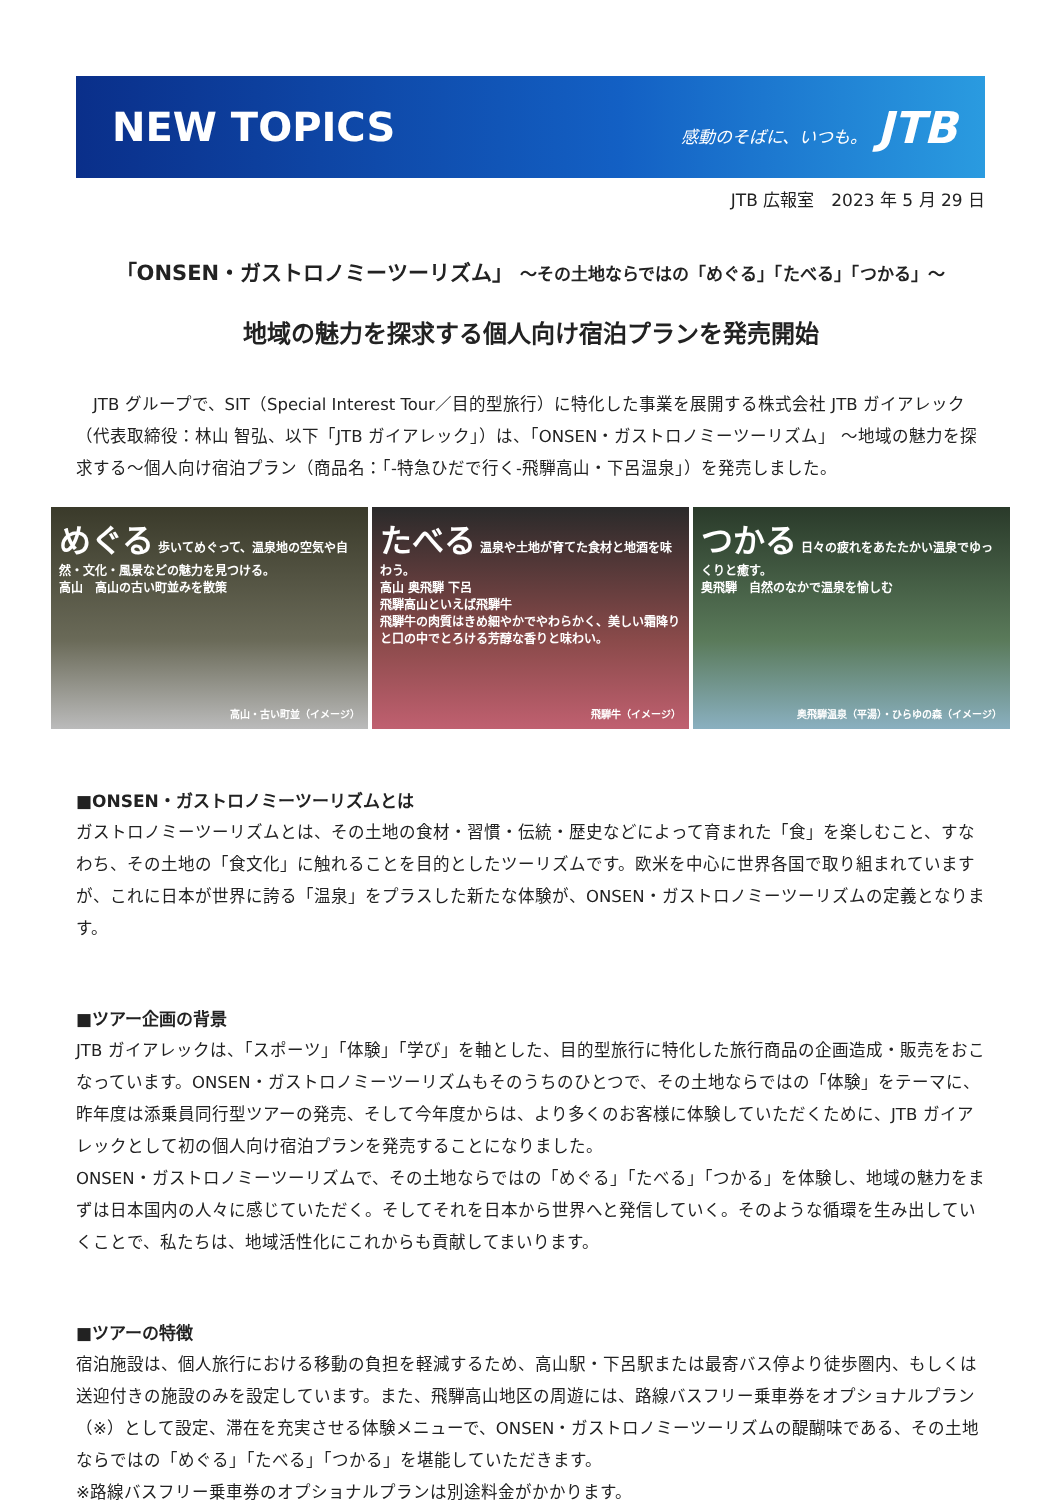NEW TOPICS
感動のそばに、いつも。 JTB
JTB 広報室　2023 年 5 月 29 日
「ONSEN・ガストロノミーツーリズム」 ～その土地ならではの「めぐる」「たべる」「つかる」～
地域の魅力を探求する個人向け宿泊プランを発売開始
　JTB グループで、SIT（Special Interest Tour／目的型旅行）に特化した事業を展開する株式会社 JTB ガイアレック（代表取締役：林山 智弘、以下「JTB ガイアレック」）は、「ONSEN・ガストロノミーツーリズム」 ～地域の魅力を探求する～個人向け宿泊プラン（商品名：「-特急ひだで行く-飛騨高山・下呂温泉」）を発売しました。
めぐる 歩いてめぐって、温泉地の空気や自然・文化・風景などの魅力を見つける。
高山　高山の古い町並みを散策
高山・古い町並（イメージ）
たべる 温泉や土地が育てた食材と地酒を味わう。
高山 奥飛騨 下呂
飛騨高山といえば飛騨牛
飛騨牛の肉質はきめ細やかでやわらかく、美しい霜降りと口の中でとろける芳醇な香りと味わい。
飛騨牛（イメージ）
つかる 日々の疲れをあたたかい温泉でゆっくりと癒す。
奥飛騨　自然のなかで温泉を愉しむ
奥飛騨温泉（平湯）・ひらゆの森（イメージ）
■ONSEN・ガストロノミーツーリズムとは
ガストロノミーツーリズムとは、その土地の食材・習慣・伝統・歴史などによって育まれた「食」を楽しむこと、すなわち、その土地の「食文化」に触れることを目的としたツーリズムです。欧米を中心に世界各国で取り組まれていますが、これに日本が世界に誇る「温泉」をプラスした新たな体験が、ONSEN・ガストロノミーツーリズムの定義となります。
■ツアー企画の背景
JTB ガイアレックは、「スポーツ」「体験」「学び」を軸とした、目的型旅行に特化した旅行商品の企画造成・販売をおこなっています。ONSEN・ガストロノミーツーリズムもそのうちのひとつで、その土地ならではの「体験」をテーマに、昨年度は添乗員同行型ツアーの発売、そして今年度からは、より多くのお客様に体験していただくために、JTB ガイアレックとして初の個人向け宿泊プランを発売することになりました。
ONSEN・ガストロノミーツーリズムで、その土地ならではの「めぐる」「たべる」「つかる」を体験し、地域の魅力をまずは日本国内の人々に感じていただく。そしてそれを日本から世界へと発信していく。そのような循環を生み出していくことで、私たちは、地域活性化にこれからも貢献してまいります。
■ツアーの特徴
宿泊施設は、個人旅行における移動の負担を軽減するため、高山駅・下呂駅または最寄バス停より徒歩圏内、もしくは送迎付きの施設のみを設定しています。また、飛騨高山地区の周遊には、路線バスフリー乗車券をオプショナルプラン（※）として設定、滞在を充実させる体験メニューで、ONSEN・ガストロノミーツーリズムの醍醐味である、その土地ならではの「めぐる」「たべる」「つかる」を堪能していただきます。
※路線バスフリー乗車券のオプショナルプランは別途料金がかかります。